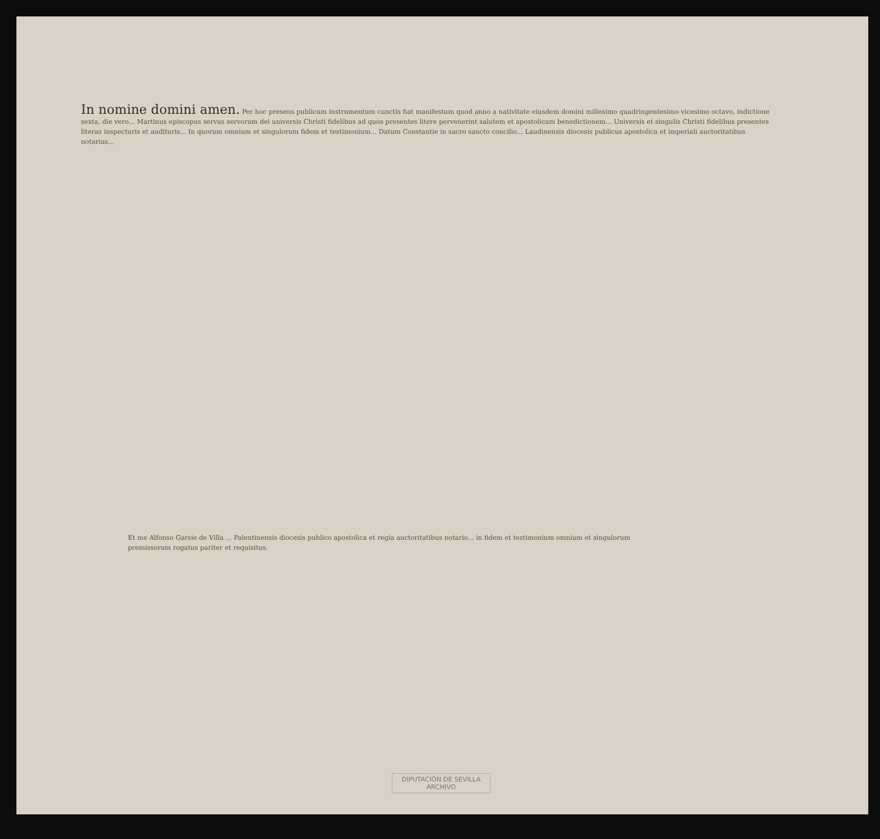In nomine domini amen. Per hoc presens publicum instrumentum cunctis fiat manifestum quod anno a nativitate eiusdem domini millesimo quadringentesimo vicesimo octavo, indictione sexta, die vero... Martinus episcopus servus servorum dei universis Christi fidelibus ad quos presentes litere pervenerint salutem et apostolicam benedictionem... Universis et singulis Christi fidelibus presentes literas inspecturis et audituris... In quorum omnium et singulorum fidem et testimonium... Datum Constantie in sacro sancto concilio... Laudinensis diocesis publicus apostolica et imperiali auctoritatibus notarius...
Et me Alfonso Garsie de Villa ... Palentinensis diocesis publico apostolica et regia auctoritatibus notario... in fidem et testimonium omnium et singulorum premissorum rogatus pariter et requisitus.
DIPUTACIÓN DE SEVILLA
ARCHIVO